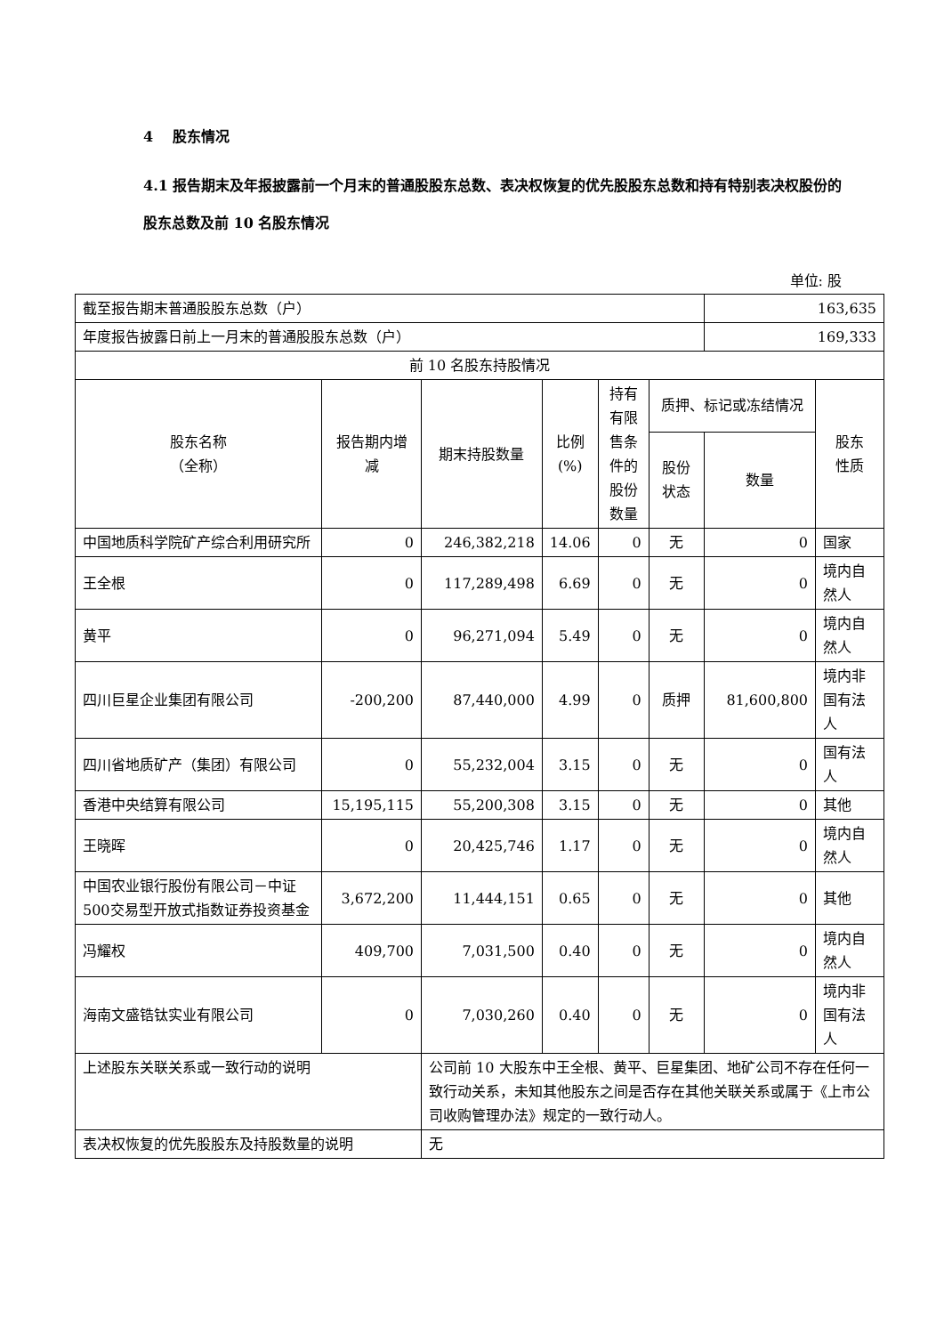4 股东情况
4.1 报告期末及年报披露前一个月末的普通股股东总数、表决权恢复的优先股股东总数和持有特别表决权股份的股东总数及前 10 名股东情况
单位: 股
| 截至报告期末普通股股东总数（户） | | | | | | 163,635 | |
| 年度报告披露日前上一月末的普通股股东总数（户） | | | | | | 169,333 | |
| 前 10 名股东持股情况 | | | | | | | |
| 股东名称 （全称） | 报告期内增减 | 期末持股数量 | 比例 (%) | 持有有限售条件的股份数量 | 质押、标记或冻结情况 | | 股东 性质 |
| | | | | | 股份 状态 | 数量 | |
| 中国地质科学院矿产综合利用研究所 | 0 | 246,382,218 | 14.06 | 0 | 无 | 0 | 国家 |
| 王全根 | 0 | 117,289,498 | 6.69 | 0 | 无 | 0 | 境内自然人 |
| 黄平 | 0 | 96,271,094 | 5.49 | 0 | 无 | 0 | 境内自然人 |
| 四川巨星企业集团有限公司 | -200,200 | 87,440,000 | 4.99 | 0 | 质押 | 81,600,800 | 境内非国有法人 |
| 四川省地质矿产（集团）有限公司 | 0 | 55,232,004 | 3.15 | 0 | 无 | 0 | 国有法人 |
| 香港中央结算有限公司 | 15,195,115 | 55,200,308 | 3.15 | 0 | 无 | 0 | 其他 |
| 王晓晖 | 0 | 20,425,746 | 1.17 | 0 | 无 | 0 | 境内自然人 |
| 中国农业银行股份有限公司－中证500交易型开放式指数证券投资基金 | 3,672,200 | 11,444,151 | 0.65 | 0 | 无 | 0 | 其他 |
| 冯耀权 | 409,700 | 7,031,500 | 0.40 | 0 | 无 | 0 | 境内自然人 |
| 海南文盛锆钛实业有限公司 | 0 | 7,030,260 | 0.40 | 0 | 无 | 0 | 境内非国有法人 |
| 上述股东关联关系或一致行动的说明 | | 公司前 10 大股东中王全根、黄平、巨星集团、地矿公司不存在任何一致行动关系，未知其他股东之间是否存在其他关联关系或属于《上市公司收购管理办法》规定的一致行动人。 | | | | | |
| 表决权恢复的优先股股东及持股数量的说明 | | 无 | | | | | |